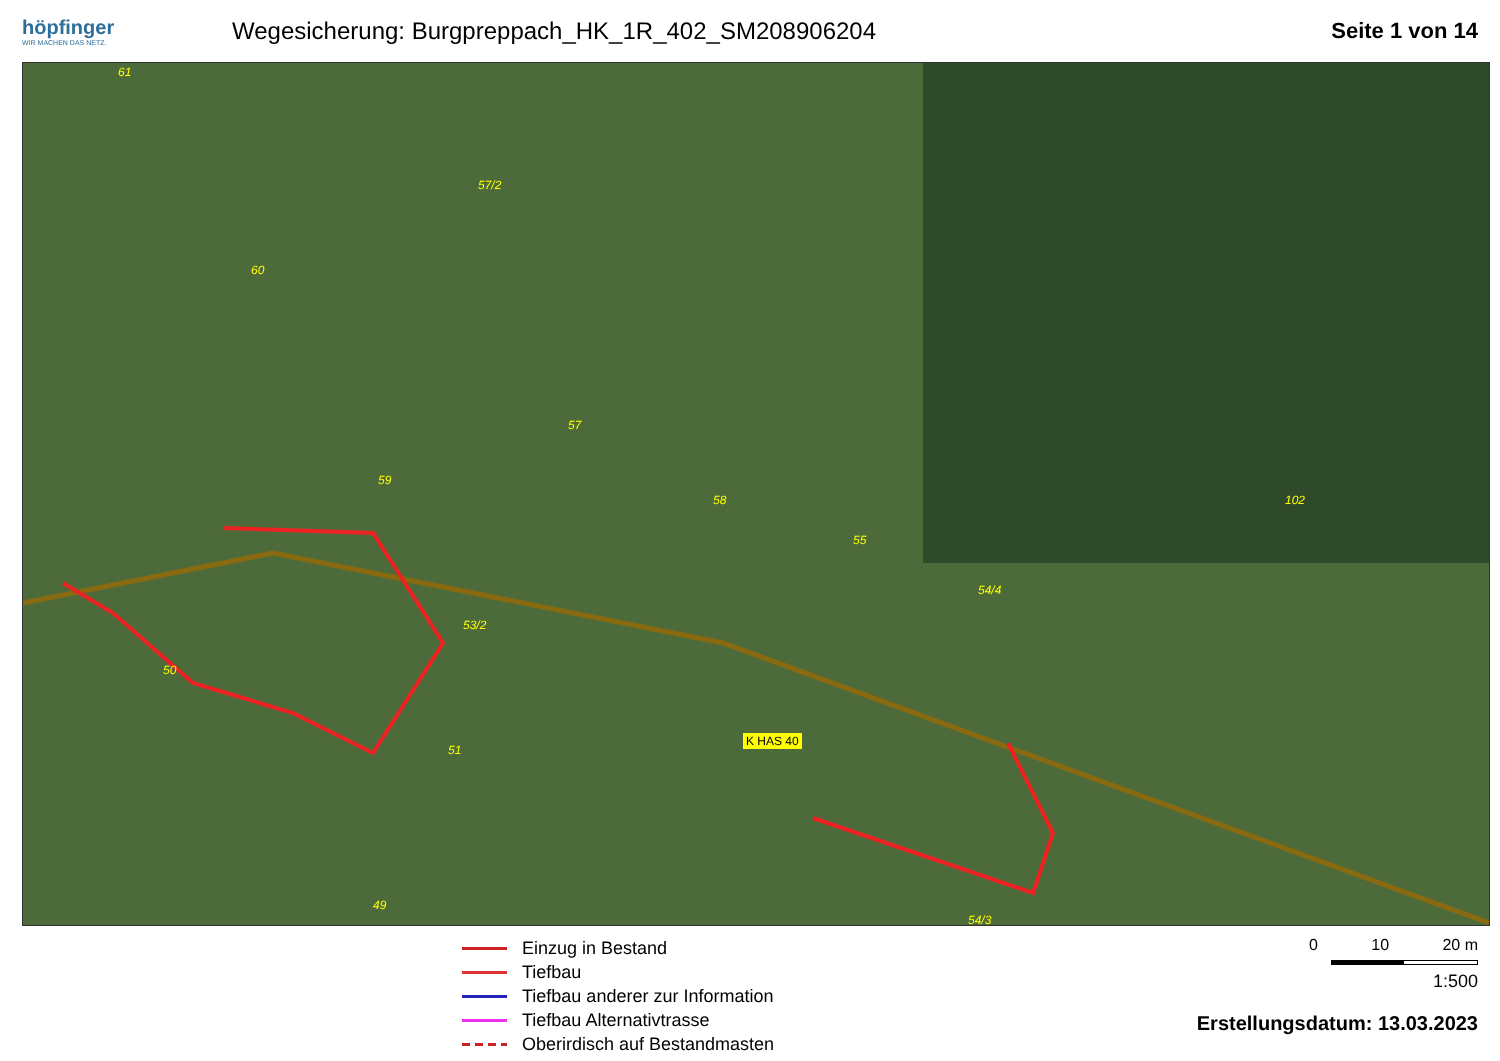höpfinger
WIR MACHEN DAS NETZ.
Wegesicherung: Burgpreppach_HK_1R_402_SM208906204
Seite 1 von 14
61
57/2
60
57
59
58
55
54/4
50
51
53/2
K HAS 40
102
49
54/3
Einzug in Bestand
Tiefbau
Tiefbau anderer zur Information
Tiefbau Alternativtrasse
Oberirdisch auf Bestandmasten
0 10 20 m
1:500
Erstellungsdatum: 13.03.2023